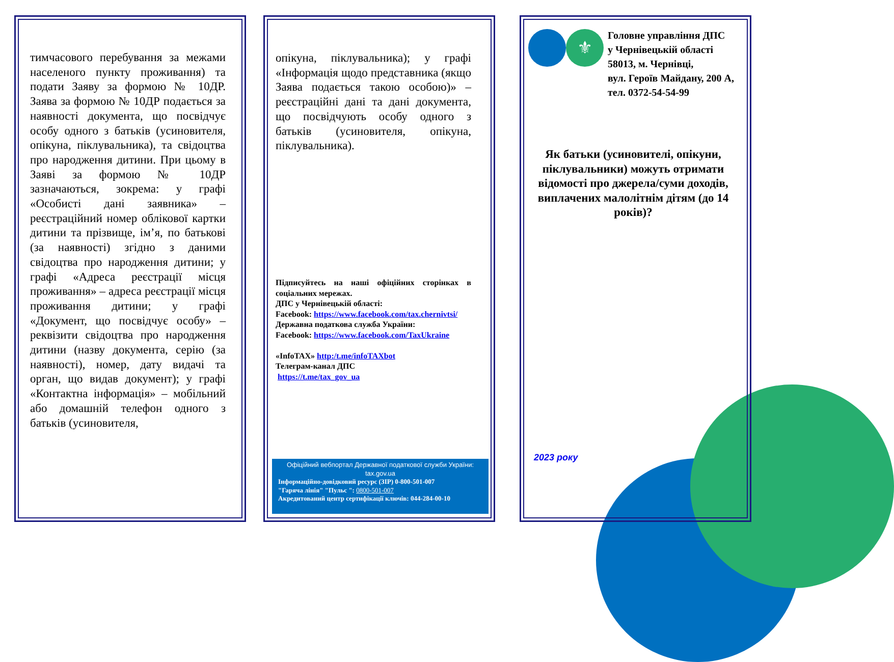тимчасового перебування за межами населеного пункту проживання) та подати Заяву за формою № 10ДР. Заява за формою № 10ДР подається за наявності документа, що посвідчує особу одного з батьків (усиновителя, опікуна, піклувальника), та свідоцтва про народження дитини. При цьому в Заяві за формою № 10ДР зазначаються, зокрема: у графі «Особисті дані заявника» – реєстраційний номер облікової картки дитини та прізвище, ім’я, по батькові (за наявності) згідно з даними свідоцтва про народження дитини; у графі «Адреса реєстрації місця проживання» – адреса реєстрації місця проживання дитини; у графі «Документ, що посвідчує особу» – реквізити свідоцтва про народження дитини (назву документа, серію (за наявності), номер, дату видачі та орган, що видав документ); у графі «Контактна інформація» – мобільний або домашній телефон одного з батьків (усиновителя,
опікуна, піклувальника); у графі «Інформація щодо представника (якщо Заява подається такою особою)» – реєстраційні дані та дані документа, що посвідчують особу одного з батьків (усиновителя, опікуна, піклувальника).
Підписуйтесь на наші офіційних сторінках в соціальних мережах.
ДПС у Чернівецькій області:
Facebook: https://www.facebook.com/tax.chernivtsi/
Державна податкова служба України:
Facebook: https://www.facebook.com/TaxUkraine
«InfoTAX» http:/t.me/infoTAXbot
Телеграм-канал ДПС
https://t.me/tax_gov_ua
Офіційний вебпортал Державної податкової служби України:
tax.gov.ua
Інформаційно-довідковий ресурс (ЗІР) 0-800-501-007
"Гаряча лінія" "Пульс ": 0800-501-007
Акредитований центр сертифікації ключів: 044-284-00-10
⚜
Головне управління ДПС
у Чернівецькій області
58013, м. Чернівці,
вул. Героїв Майдану, 200 А,
тел. 0372-54-54-99
Як батьки (усиновителі, опікуни, піклувальники) можуть отримати відомості про джерела/суми доходів, виплачених малолітнім дітям (до 14 років)?
2023 року